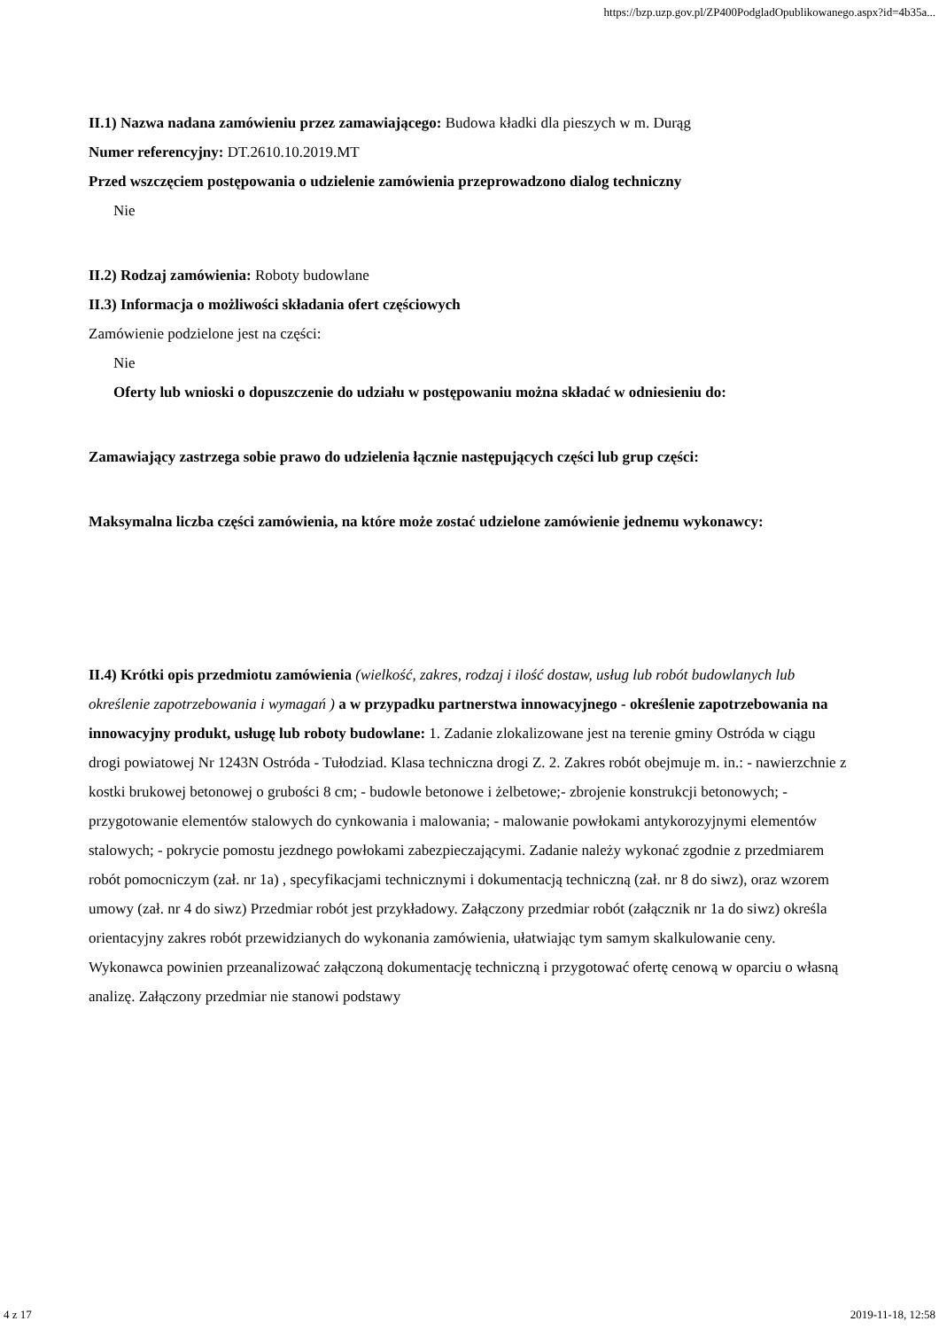https://bzp.uzp.gov.pl/ZP400PodgladOpublikowanego.aspx?id=4b35a...
II.1) Nazwa nadana zamówieniu przez zamawiającego: Budowa kładki dla pieszych w m. Durąg
Numer referencyjny: DT.2610.10.2019.MT
Przed wszczęciem postępowania o udzielenie zamówienia przeprowadzono dialog techniczny
Nie
II.2) Rodzaj zamówienia: Roboty budowlane
II.3) Informacja o możliwości składania ofert częściowych
Zamówienie podzielone jest na części:
Nie
Oferty lub wnioski o dopuszczenie do udziału w postępowaniu można składać w odniesieniu do:
Zamawiający zastrzega sobie prawo do udzielenia łącznie następujących części lub grup części:
Maksymalna liczba części zamówienia, na które może zostać udzielone zamówienie jednemu wykonawcy:
II.4) Krótki opis przedmiotu zamówienia (wielkość, zakres, rodzaj i ilość dostaw, usług lub robót budowlanych lub określenie zapotrzebowania i wymagań ) a w przypadku partnerstwa innowacyjnego - określenie zapotrzebowania na innowacyjny produkt, usługę lub roboty budowlane: 1. Zadanie zlokalizowane jest na terenie gminy Ostróda w ciągu drogi powiatowej Nr 1243N Ostróda - Tułodziad. Klasa techniczna drogi Z. 2. Zakres robót obejmuje m. in.: - nawierzchnie z kostki brukowej betonowej o grubości 8 cm; - budowle betonowe i żelbetowe;- zbrojenie konstrukcji betonowych; - przygotowanie elementów stalowych do cynkowania i malowania; - malowanie powłokami antykorozyjnymi elementów stalowych; - pokrycie pomostu jezdnego powłokami zabezpieczającymi. Zadanie należy wykonać zgodnie z przedmiarem robót pomocniczym (zał. nr 1a) , specyfikacjami technicznymi i dokumentacją techniczną (zał. nr 8 do siwz), oraz wzorem umowy (zał. nr 4 do siwz) Przedmiar robót jest przykładowy. Załączony przedmiar robót (załącznik nr 1a do siwz) określa orientacyjny zakres robót przewidzianych do wykonania zamówienia, ułatwiając tym samym skalkulowanie ceny. Wykonawca powinien przeanalizować załączoną dokumentację techniczną i przygotować ofertę cenową w oparciu o własną analizę. Załączony przedmiar nie stanowi podstawy
4 z 17 2019-11-18, 12:58